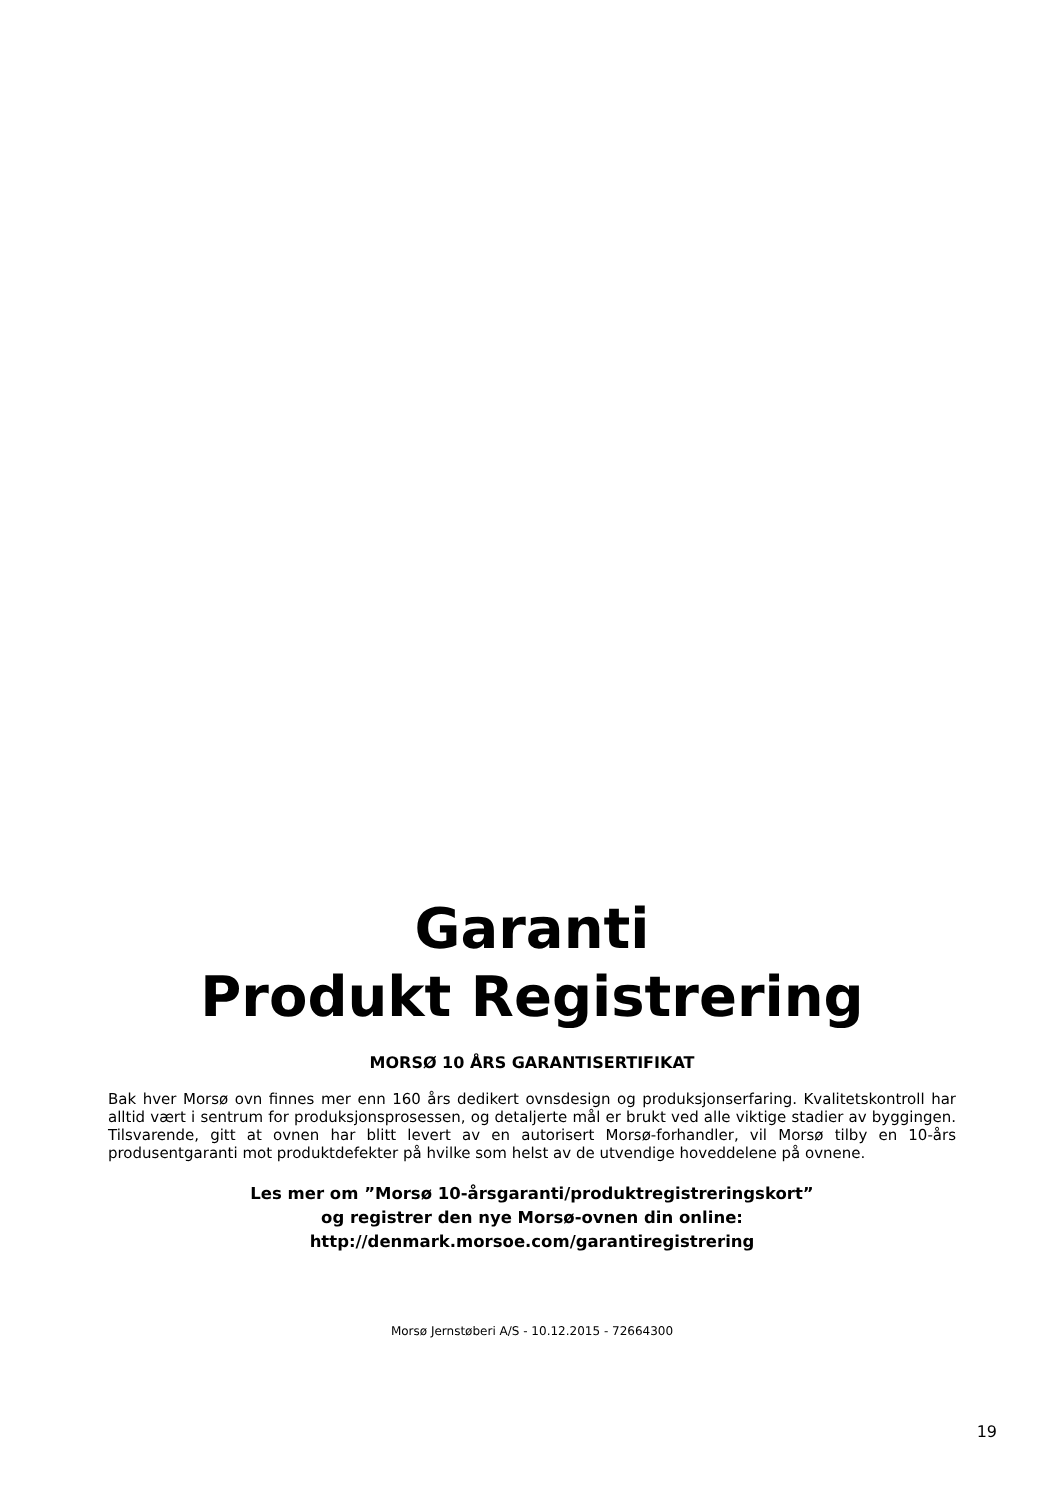Garanti
Produkt Registrering
MORSØ 10 ÅRS GARANTISERTIFIKAT
Bak hver Morsø ovn finnes mer enn 160 års dedikert ovnsdesign og produksjonserfaring. Kvalitets­kontroll har alltid vært i sentrum for produksjonsprosessen, og detaljerte mål er brukt ved alle viktige stadier av byggingen. Tilsvarende, gitt at ovnen har blitt levert av en autorisert Morsø-forhandler, vil Morsø tilby en 10-års produsentgaranti mot produktdefekter på hvilke som helst av de utvendige hoveddelene på ovnene.
Les mer om ”Morsø 10-årsgaranti/produktregistreringskort”
og registrer den nye Morsø-ovnen din online:
http://denmark.morsoe.com/garantiregistrering
Morsø Jernstøberi A/S - 10.12.2015 - 72664300
19